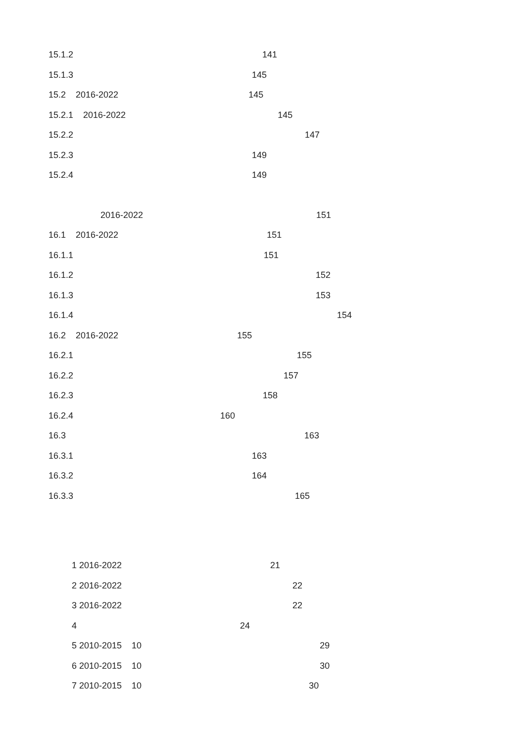15.1.2 141
15.1.3 145
15.2 2016-2022 145
15.2.1 2016-2022 145
15.2.2 147
15.2.3 149
15.2.4 149
2016-2022 151
16.1 2016-2022 151
16.1.1 151
16.1.2 152
16.1.3 153
16.1.4 154
16.2 2016-2022 155
16.2.1 155
16.2.2 157
16.2.3 158
16.2.4 160
16.3 163
16.3.1 163
16.3.2 164
16.3.3 165
1 2016-2022 21
2 2016-2022 22
3 2016-2022 22
4 24
5 2010-2015 10 29
6 2010-2015 10 30
7 2010-2015 10 30